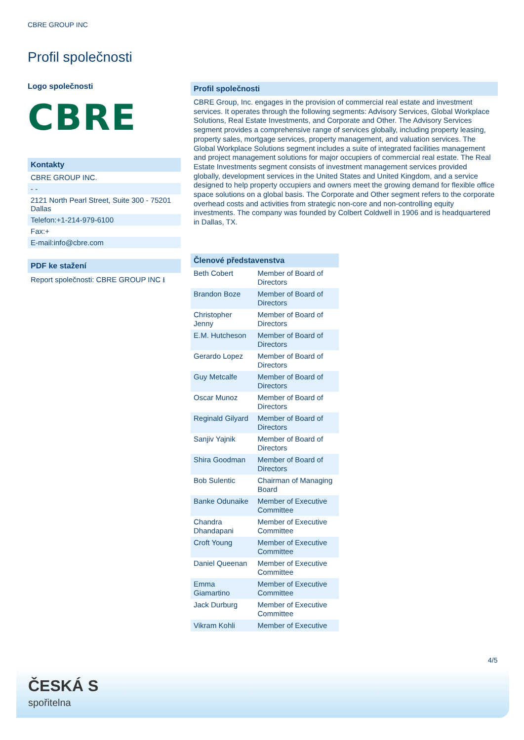CBRE GROUP INC
Profil společnosti
Logo společnosti
CBRE
Kontakty
CBRE GROUP INC.
- -
2121 North Pearl Street, Suite 300 - 75201 Dallas
Telefon:+1-214-979-6100
Fax:+
E-mail:info@cbre.com
PDF ke stažení
Report společnosti: CBRE GROUP INC ⭳
Profil společnosti
CBRE Group, Inc. engages in the provision of commercial real estate and investment services. It operates through the following segments: Advisory Services, Global Workplace Solutions, Real Estate Investments, and Corporate and Other. The Advisory Services segment provides a comprehensive range of services globally, including property leasing, property sales, mortgage services, property management, and valuation services. The Global Workplace Solutions segment includes a suite of integrated facilities management and project management solutions for major occupiers of commercial real estate. The Real Estate Investments segment consists of investment management services provided globally, development services in the United States and United Kingdom, and a service designed to help property occupiers and owners meet the growing demand for flexible office space solutions on a global basis. The Corporate and Other segment refers to the corporate overhead costs and activities from strategic non-core and non-controlling equity investments. The company was founded by Colbert Coldwell in 1906 and is headquartered in Dallas, TX.
Členové představenstva
| Beth Cobert | Member of Board of Directors |
| Brandon Boze | Member of Board of Directors |
| Christopher Jenny | Member of Board of Directors |
| E.M. Hutcheson | Member of Board of Directors |
| Gerardo Lopez | Member of Board of Directors |
| Guy Metcalfe | Member of Board of Directors |
| Oscar Munoz | Member of Board of Directors |
| Reginald Gilyard | Member of Board of Directors |
| Sanjiv Yajnik | Member of Board of Directors |
| Shira Goodman | Member of Board of Directors |
| Bob Sulentic | Chairman of Managing Board |
| Banke Odunaike | Member of Executive Committee |
| Chandra Dhandapani | Member of Executive Committee |
| Croft Young | Member of Executive Committee |
| Daniel Queenan | Member of Executive Committee |
| Emma Giamartino | Member of Executive Committee |
| Jack Durburg | Member of Executive Committee |
| Vikram Kohli | Member of Executive |
4/5
ČESKÁ S
spořitelna